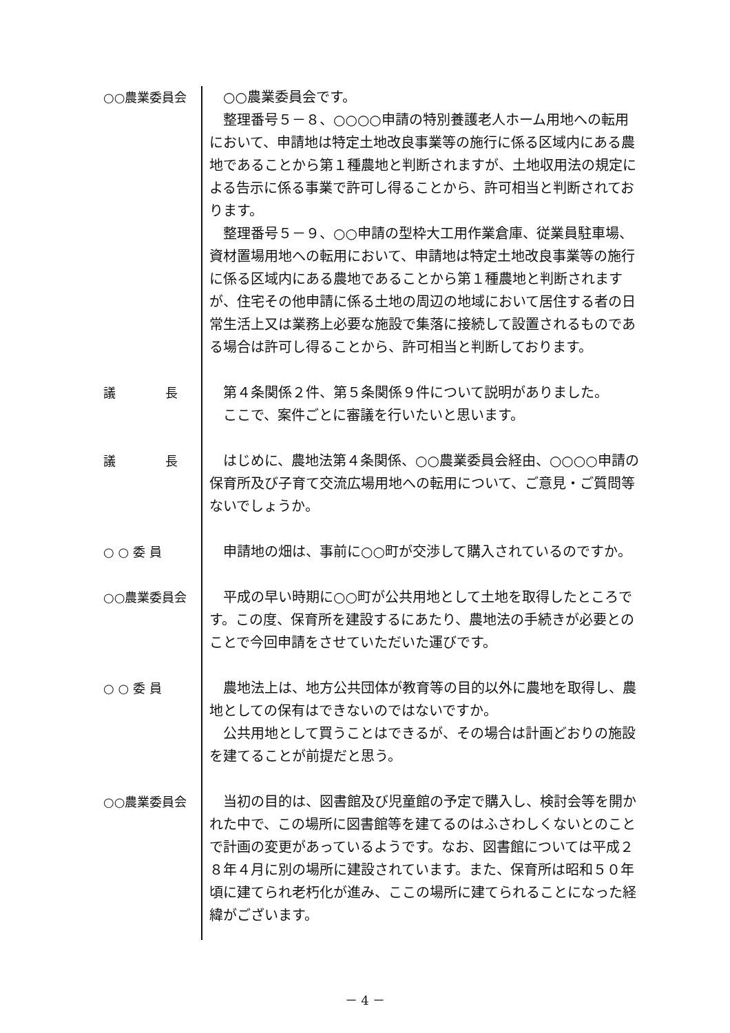○○農業委員会 ○○農業委員会です。
整理番号５－８、○○○○申請の特別養護老人ホーム用地への転用において、申請地は特定土地改良事業等の施行に係る区域内にある農地であることから第１種農地と判断されますが、土地収用法の規定による告示に係る事業で許可し得ることから、許可相当と判断されております。
整理番号５－９、○○申請の型枠大工用作業倉庫、従業員駐車場、資材置場用地への転用において、申請地は特定土地改良事業等の施行に係る区域内にある農地であることから第１種農地と判断されますが、住宅その他申請に係る土地の周辺の地域において居住する者の日常生活上又は業務上必要な施設で集落に接続して設置されるものである場合は許可し得ることから、許可相当と判断しております。
議　　　　長 第４条関係２件、第５条関係９件について説明がありました。
ここで、案件ごとに審議を行いたいと思います。
議　　　　長 はじめに、農地法第４条関係、○○農業委員会経由、○○○○申請の保育所及び子育て交流広場用地への転用について、ご意見・ご質問等ないでしょうか。
○ ○ 委 員 申請地の畑は、事前に○○町が交渉して購入されているのですか。
○○農業委員会 平成の早い時期に○○町が公共用地として土地を取得したところです。この度、保育所を建設するにあたり、農地法の手続きが必要とのことで今回申請をさせていただいた運びです。
○ ○ 委 員 農地法上は、地方公共団体が教育等の目的以外に農地を取得し、農地としての保有はできないのではないですか。
公共用地として買うことはできるが、その場合は計画どおりの施設を建てることが前提だと思う。
○○農業委員会 当初の目的は、図書館及び児童館の予定で購入し、検討会等を開かれた中で、この場所に図書館等を建てるのはふさわしくないとのことで計画の変更があっているようです。なお、図書館については平成２８年４月に別の場所に建設されています。また、保育所は昭和５０年頃に建てられ老朽化が進み、ここの場所に建てられることになった経緯がございます。
－ 4 －